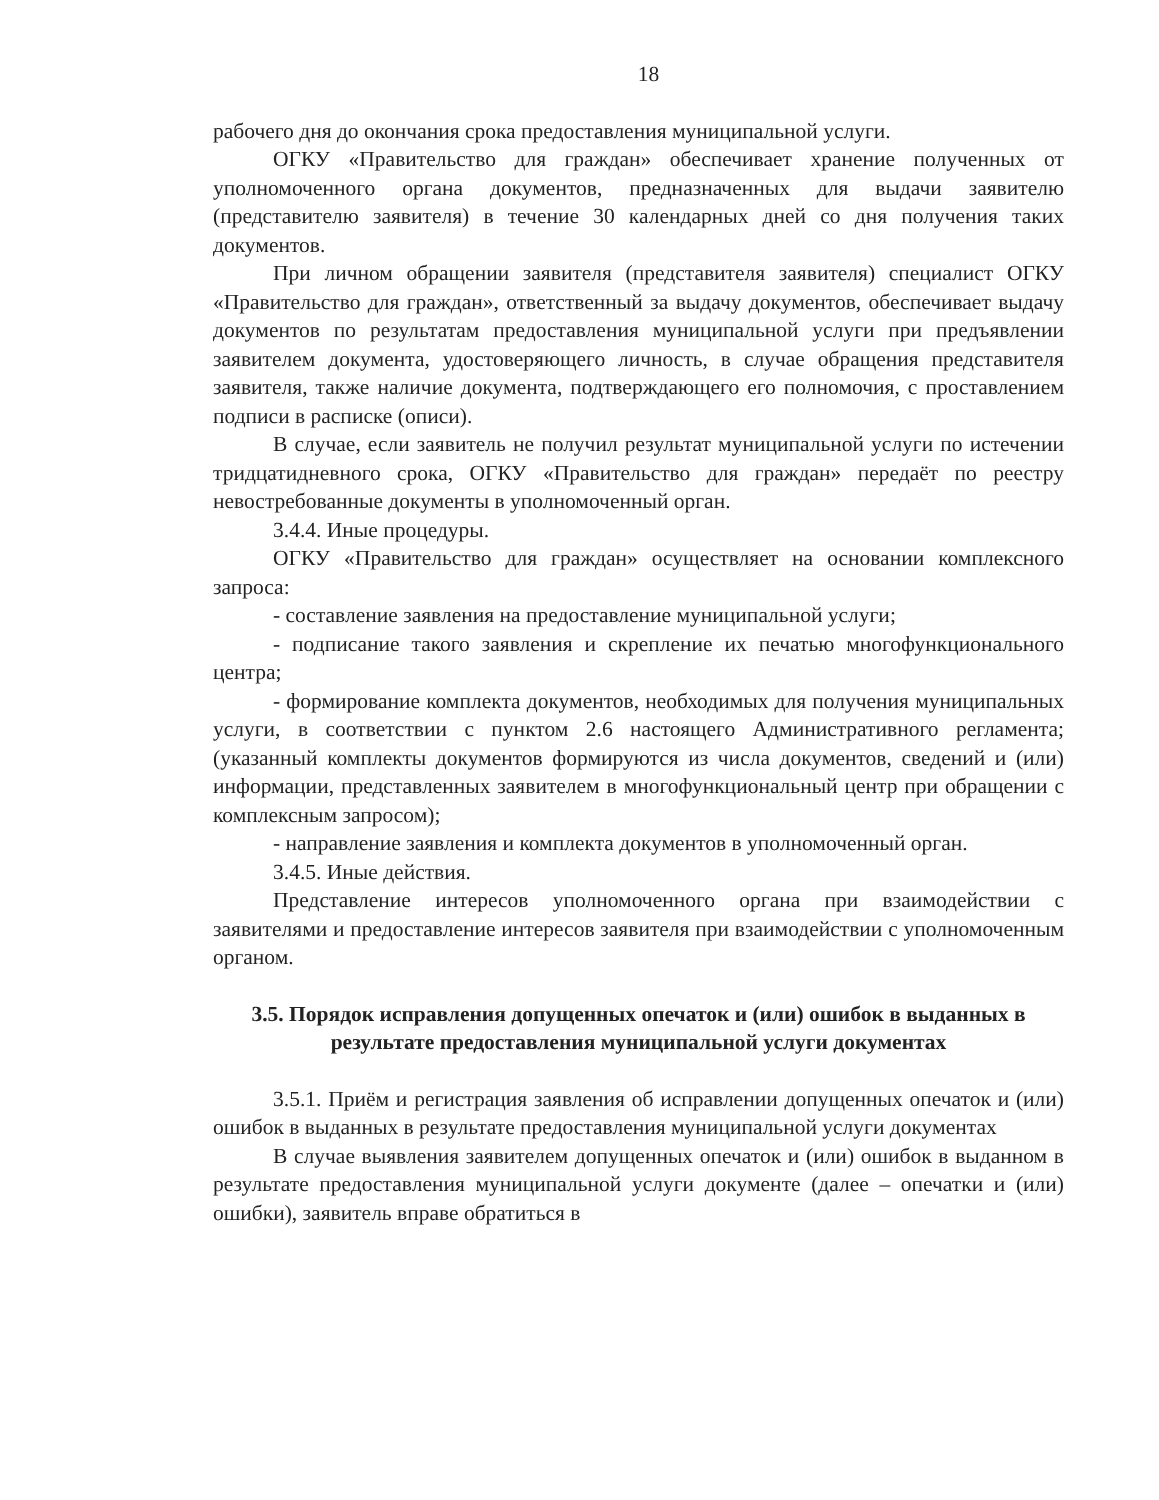18
рабочего дня до окончания срока предоставления муниципальной услуги.
ОГКУ «Правительство для граждан» обеспечивает хранение полученных от уполномоченного органа документов, предназначенных для выдачи заявителю (представителю заявителя) в течение 30 календарных дней со дня получения таких документов.
При личном обращении заявителя (представителя заявителя) специалист ОГКУ «Правительство для граждан», ответственный за выдачу документов, обеспечивает выдачу документов по результатам предоставления муниципальной услуги при предъявлении заявителем документа, удостоверяющего личность, в случае обращения представителя заявителя, также наличие документа, подтверждающего его полномочия, с проставлением подписи в расписке (описи).
В случае, если заявитель не получил результат муниципальной услуги по истечении тридцатидневного срока, ОГКУ «Правительство для граждан» передаёт по реестру невостребованные документы в уполномоченный орган.
3.4.4. Иные процедуры.
ОГКУ «Правительство для граждан» осуществляет на основании комплексного запроса:
- составление заявления на предоставление муниципальной услуги;
- подписание такого заявления и скрепление их печатью многофункционального центра;
- формирование комплекта документов, необходимых для получения муниципальных услуги, в соответствии с пунктом 2.6 настоящего Административного регламента; (указанный комплекты документов формируются из числа документов, сведений и (или) информации, представленных заявителем в многофункциональный центр при обращении с комплексным запросом);
- направление заявления и комплекта документов в уполномоченный орган.
3.4.5. Иные действия.
Представление интересов уполномоченного органа при взаимодействии с заявителями и предоставление интересов заявителя при взаимодействии с уполномоченным органом.
3.5. Порядок исправления допущенных опечаток и (или) ошибок в выданных в результате предоставления муниципальной услуги документах
3.5.1. Приём и регистрация заявления об исправлении допущенных опечаток и (или) ошибок в выданных в результате предоставления муниципальной услуги документах
В случае выявления заявителем допущенных опечаток и (или) ошибок в выданном в результате предоставления муниципальной услуги документе (далее – опечатки и (или) ошибки), заявитель вправе обратиться в